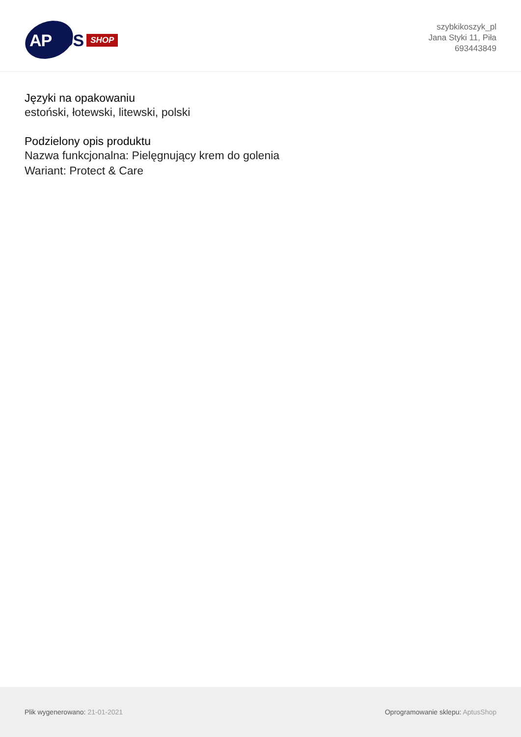APTUS
SHOP
szybkikoszyk_pl
Jana Styki 11, Piła
693443849
Języki na opakowaniu
estoński, łotewski, litewski, polski
Podzielony opis produktu
Nazwa funkcjonalna: Pielęgnujący krem do golenia
Wariant: Protect & Care
Plik wygenerowano: 21-01-2021
Oprogramowanie sklepu: AptusShop